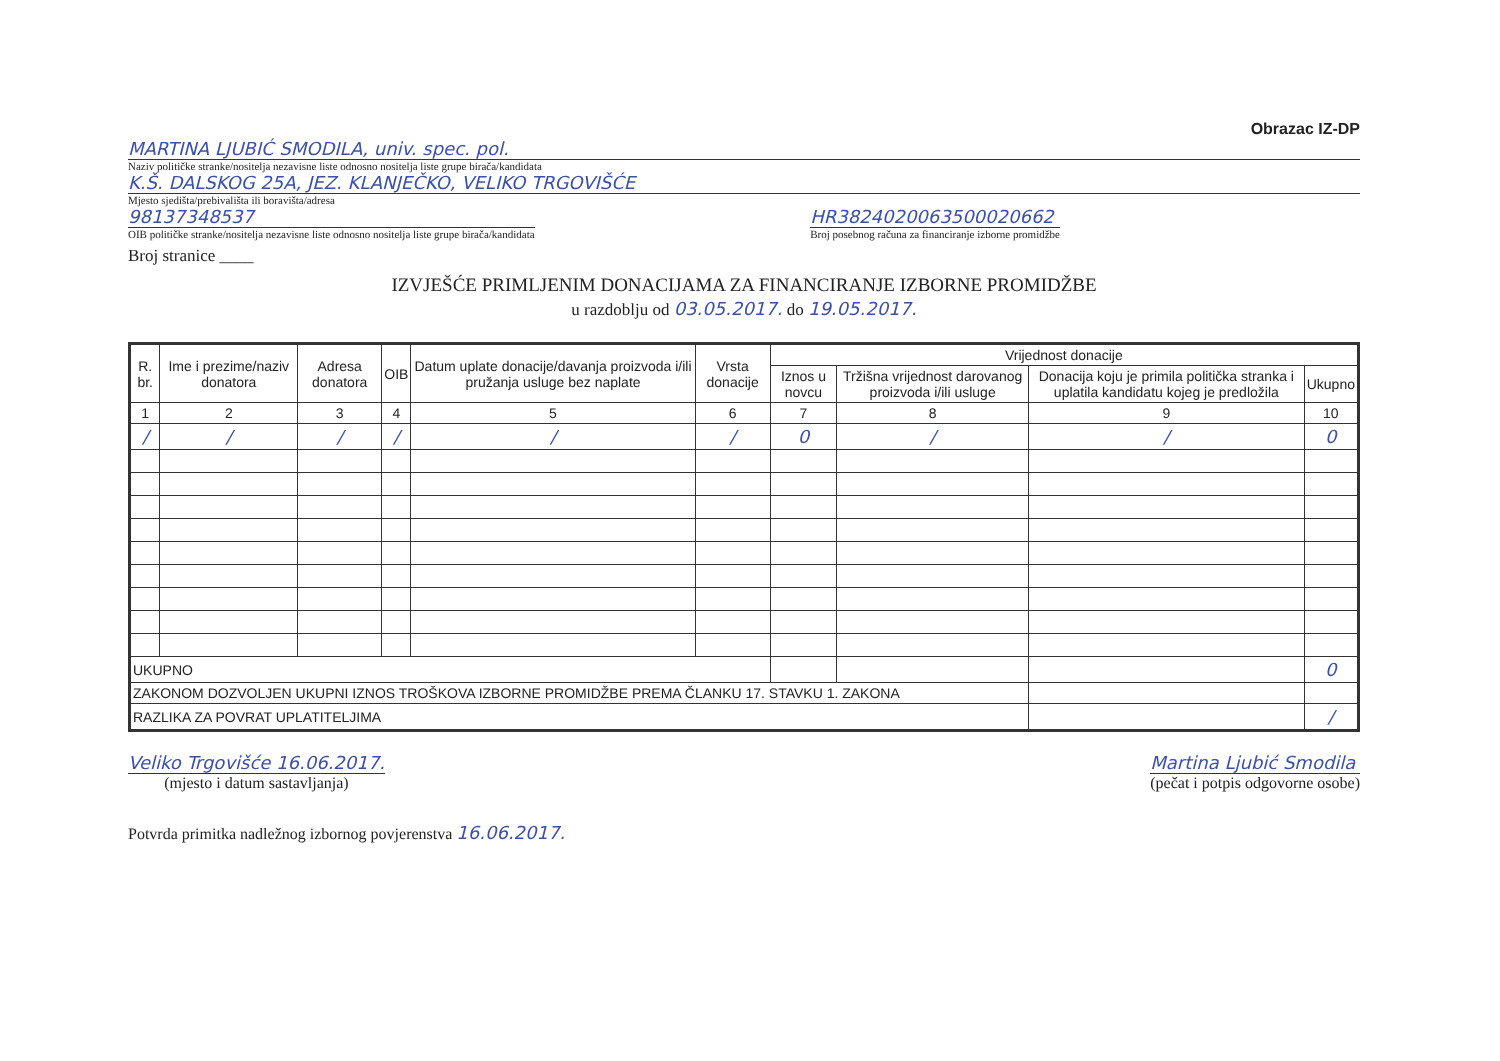Obrazac IZ-DP
MARTINA LJUBIĆ SMODILA, univ. spec. pol.
Naziv političke stranke/nositelja nezavisne liste odnosno nositelja liste grupe birača/kandidata
K.Š. DALSKOG 25A, JEZ. KLANJEČKO, VELIKO TRGOVIŠĆE
Mjesto sjedišta/prebivališta ili boravišta/adresa
98137348537
OIB političke stranke/nositelja nezavisne liste odnosno nositelja liste grupe birača/kandidata
HR3824020063500020662
Broj posebnog računa za financiranje izborne promidžbe
Broj stranice ____
IZVJEŠĆE PRIMLJENIM DONACIJAMA ZA FINANCIRANJE IZBORNE PROMIDŽBE
u razdoblju od 03.05.2017. do 19.05.2017.
| R. br. | Ime i prezime/naziv donatora | Adresa donatora | OIB | Datum uplate donacije/davanja proizvoda i/ili pružanja usluge bez naplate | Vrsta donacije | Vrijednost donacije | | | |
| --- | --- | --- | --- | --- | --- | --- | --- | --- | --- |
| | | | | | | Iznos u novcu | Tržišna vrijednost darovanog proizvoda i/ili usluge | Donacija koju je primila politička stranka i uplatila kandidatu kojeg je predložila | Ukupno |
| 1 | 2 | 3 | 4 | 5 | 6 | 7 | 8 | 9 | 10 |
| / | / | / | / | / | / | 0 | / | / | 0 |
| UKUPNO | | | | | | | | | 0 |
| ZAKONOM DOZVOLJEN UKUPNI IZNOS TROŠKOVA IZBORNE PROMIDŽBE PREMA ČLANKU 17. STAVKU 1. ZAKONA | | | | | | | | | |
| RAZLIKA ZA POVRAT UPLATITELJIMA | | | | | | | | | / |
Veliko Trgovišće 16.06.2017.
(mjesto i datum sastavljanja)
Martina Ljubić Smodila
(pečat i potpis odgovorne osobe)
Potvrda primitka nadležnog izbornog povjerenstva 16.06.2017.